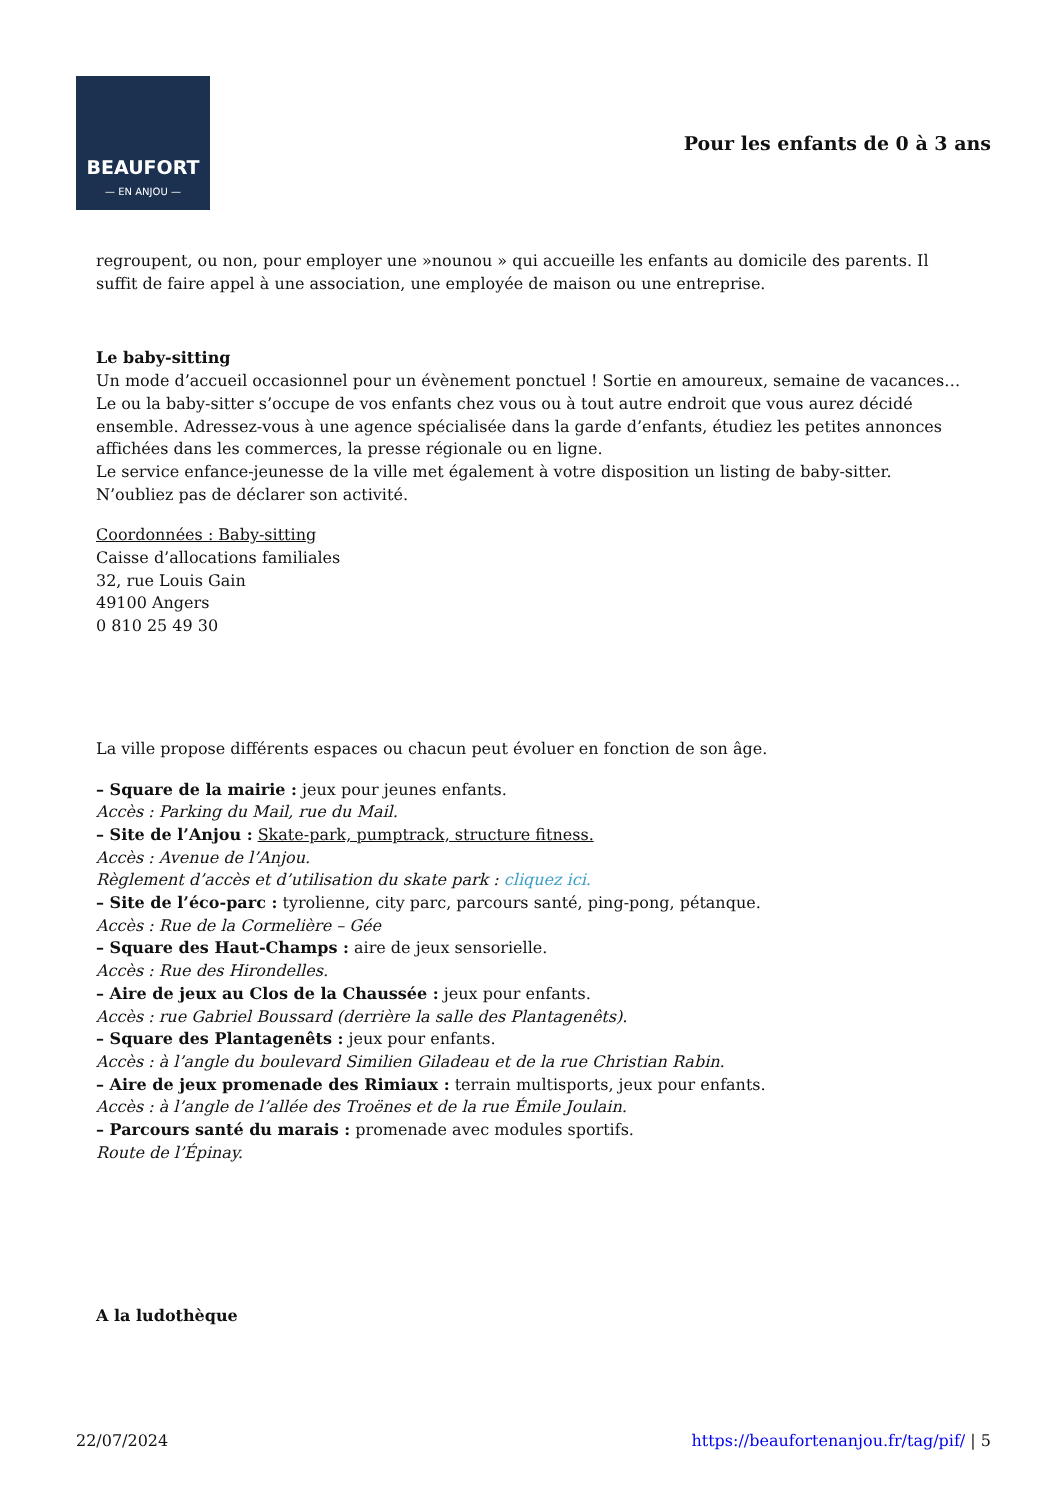BEAUFORT
— EN ANJOU —
Pour les enfants de 0 à 3 ans
regroupent, ou non, pour employer une »nounou » qui accueille les enfants au domicile des parents. Il suffit de faire appel à une association, une employée de maison ou une entreprise.
Le baby-sitting
Un mode d’accueil occasionnel pour un évènement ponctuel ! Sortie en amoureux, semaine de vacances… Le ou la baby-sitter s’occupe de vos enfants chez vous ou à tout autre endroit que vous aurez décidé ensemble. Adressez-vous à une agence spécialisée dans la garde d’enfants, étudiez les petites annonces affichées dans les commerces, la presse régionale ou en ligne.
Le service enfance-jeunesse de la ville met également à votre disposition un listing de baby-sitter.
N’oubliez pas de déclarer son activité.
Coordonnées : Baby-sitting
Caisse d’allocations familiales
32, rue Louis Gain
49100 Angers
0 810 25 49 30
La ville propose différents espaces ou chacun peut évoluer en fonction de son âge.
– Square de la mairie : jeux pour jeunes enfants.
Accès : Parking du Mail, rue du Mail.
– Site de l’Anjou : Skate-park, pumptrack, structure fitness.
Accès : Avenue de l’Anjou.
Règlement d’accès et d’utilisation du skate park : cliquez ici.
– Site de l’éco-parc : tyrolienne, city parc, parcours santé, ping-pong, pétanque.
Accès : Rue de la Cormelière – Gée
– Square des Haut-Champs : aire de jeux sensorielle.
Accès : Rue des Hirondelles.
– Aire de jeux au Clos de la Chaussée : jeux pour enfants.
Accès : rue Gabriel Boussard (derrière la salle des Plantagenêts).
– Square des Plantagenêts : jeux pour enfants.
Accès : à l’angle du boulevard Similien Giladeau et de la rue Christian Rabin.
– Aire de jeux promenade des Rimiaux : terrain multisports, jeux pour enfants.
Accès : à l’angle de l’allée des Troënes et de la rue Émile Joulain.
– Parcours santé du marais : promenade avec modules sportifs.
Route de l’Épinay.
A la ludothèque
22/07/2024 https://beaufortenanjou.fr/tag/pif/ | 5